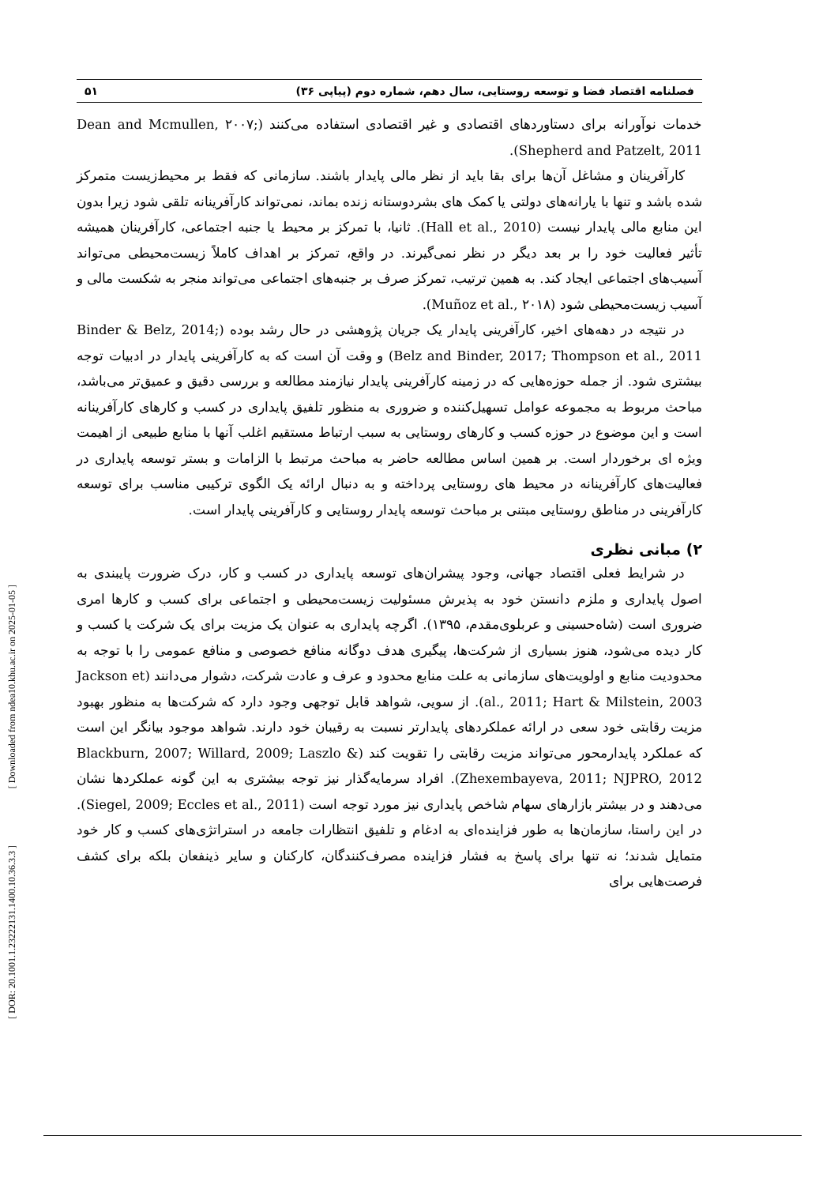[ Downloaded from ndea10.khu.ac.ir on 2025-01-05 ]
[ DOR: 20.1001.1.23222131.1400.10.36.3.3 ]
فصلنامه اقتصاد فضا و توسعه روستایی، سال دهم، شماره دوم (پیاپی ۳۶) ۵۱
خدمات نوآورانه برای دستاوردهای اقتصادی و غیر اقتصادی استفاده می‌کنند (Dean and Mcmullen, ۲۰۰۷; Shepherd and Patzelt, 2011).
کارآفرینان و مشاغل آن‌ها برای بقا باید از نظر مالی پایدار باشند. سازمانی که فقط بر محیط‌زیست متمرکز شده باشد و تنها با یارانه‌های دولتی یا کمک های بشردوستانه زنده بماند، نمی‌تواند کارآفرینانه تلقی شود زیرا بدون این منابع مالی پایدار نیست (Hall et al., 2010). ثانیا، با تمرکز بر محیط یا جنبه اجتماعی، کارآفرینان همیشه تأثیر فعالیت خود را بر بعد دیگر در نظر نمی‌گیرند. در واقع، تمرکز بر اهداف کاملاً زیست‌محیطی می‌تواند آسیب‌های اجتماعی ایجاد کند. به همین ترتیب، تمرکز صرف بر جنبه‌های اجتماعی می‌تواند منجر به شکست مالی و آسیب زیست‌محیطی شود (Muñoz et al., ۲۰۱۸).
در نتیجه در دهه‌های اخیر، کارآفرینی پایدار یک جریان پژوهشی در حال رشد بوده (Binder & Belz, 2014; Belz and Binder, 2017; Thompson et al., 2011) و وقت آن است که به کارآفرینی پایدار در ادبیات توجه بیشتری شود. از جمله حوزه‌هایی که در زمینه کارآفرینی پایدار نیازمند مطالعه و بررسی دقیق و عمیق‌تر می‌باشد، مباحث مربوط به مجموعه عوامل تسهیل‌کننده و ضروری به منظور تلفیق پایداری در کسب و کارهای کارآفرینانه است و این موضوع در حوزه کسب و کارهای روستایی به سبب ارتباط مستقیم اغلب آنها با منابع طبیعی از اهیمت ویژه ای برخوردار است. بر همین اساس مطالعه حاضر به مباحث مرتبط با الزامات و بستر توسعه پایداری در فعالیت‌های کارآفرینانه در محیط های روستایی پرداخته و به دنبال ارائه یک الگوی ترکیبی مناسب برای توسعه کارآفرینی در مناطق روستایی مبتنی بر مباحث توسعه پایدار روستایی و کارآفرینی پایدار است.
۲) مبانی نظری
در شرایط فعلی اقتصاد جهانی، وجود پیشران‌های توسعه پایداری در کسب و کار، درک ضرورت پایبندی به اصول پایداری و ملزم دانستن خود به پذیرش مسئولیت زیست‌محیطی و اجتماعی برای کسب و کارها امری ضروری است (شاه‌حسینی و عربلوی‌مقدم، ۱۳۹۵). اگرچه پایداری به عنوان یک مزیت برای یک شرکت یا کسب و کار دیده می‌شود، هنوز بسیاری از شرکت‌ها، پیگیری هدف دوگانه منافع خصوصی و منافع عمومی را با توجه به محدودیت منابع و اولویت‌های سازمانی به علت منابع محدود و عرف و عادت شرکت، دشوار می‌دانند (Jackson et al., 2011; Hart & Milstein, 2003). از سویی، شواهد قابل توجهی وجود دارد که شرکت‌ها به منظور بهبود مزیت رقابتی خود سعی در ارائه عملکردهای پایدارتر نسبت به رقیبان خود دارند. شواهد موجود بیانگر این است که عملکرد پایدارمحور می‌تواند مزیت رقابتی را تقویت کند (Blackburn, 2007; Willard, 2009; Laszlo & Zhexembayeva, 2011; NJPRO, 2012). افراد سرمایه‌گذار نیز توجه بیشتری به این گونه عملکردها نشان می‌دهند و در بیشتر بازارهای سهام شاخص پایداری نیز مورد توجه است (Siegel, 2009; Eccles et al., 2011). در این راستا، سازمان‌ها به طور فزاینده‌ای به ادغام و تلفیق انتظارات جامعه در استراتژی‌های کسب و کار خود متمایل شدند؛ نه تنها برای پاسخ به فشار فزاینده مصرف‌کنندگان، کارکنان و سایر ذینفعان بلکه برای کشف فرصت‌هایی برای